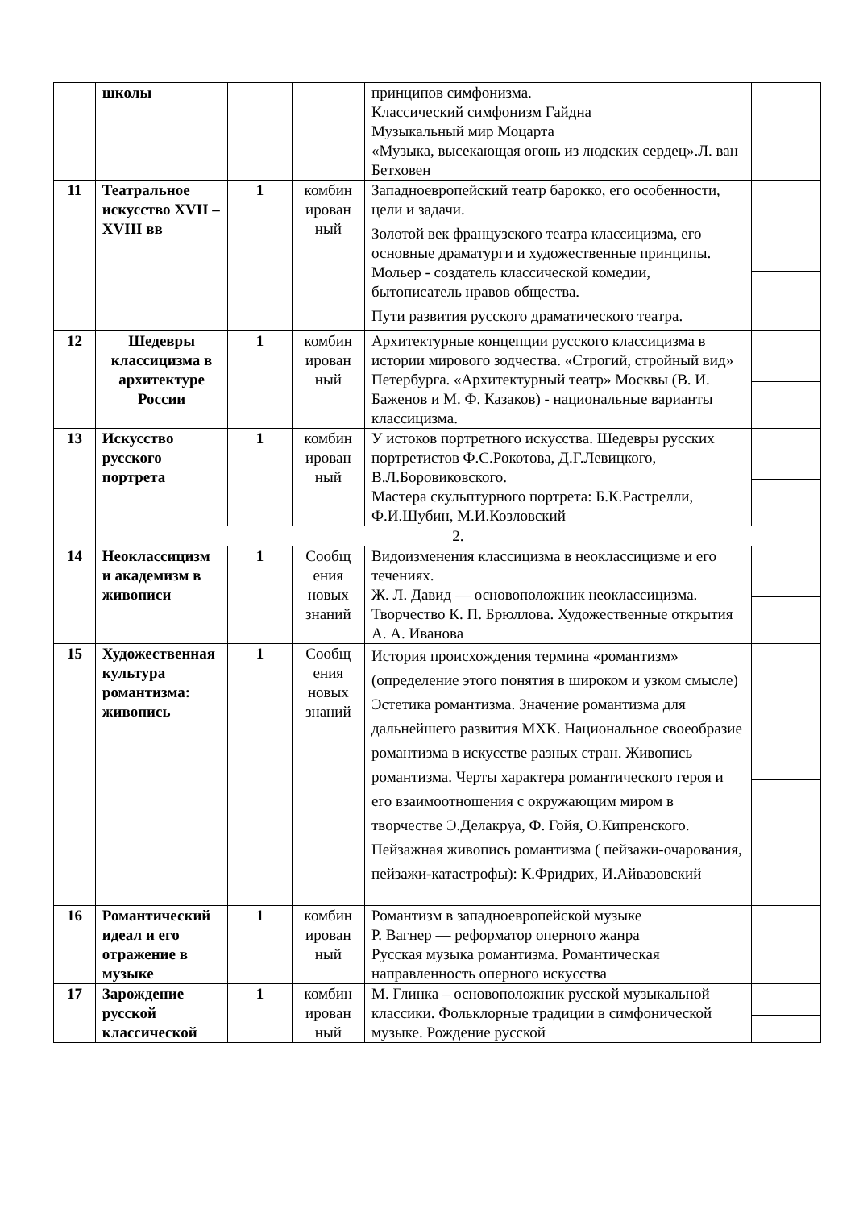| | школы | | | принципов симфонизма. Классический симфонизм Гайдна Музыкальный мир Моцарта «Музыка, высекающая огонь из людских сердец».Л. ван Бетховен | |
| 11 | Театральное искусство XVII – XVIII вв | 1 | комбин ирован ный | Западноевропейский театр барокко, его особенности, цели и задачи. Золотой век французского театра классицизма, его основные драматурги и художественные принципы. Мольер - создатель классической комедии, бытописатель нравов общества. Пути развития русского драматического театра. | |
| 12 | Шедевры классицизма в архитектуре России | 1 | комбин ирован ный | Архитектурные концепции русского классицизма в истории мирового зодчества. «Строгий, стройный вид» Петербурга. «Архитектурный театр» Москвы (В. И. Баженов и М. Ф. Казаков) - национальные варианты классицизма. | |
| 13 | Искусство русского портрета | 1 | комбин ирован ный | У истоков портретного искусства. Шедевры русских портретистов Ф.С.Рокотова, Д.Г.Левицкого, В.Л.Боровиковского. Мастера скульптурного портрета: Б.К.Растрелли, Ф.И.Шубин, М.И.Козловский | |
| | 2. | | | | |
| 14 | Неоклассицизм и академизм в живописи | 1 | Сообщ ения новых знаний | Видоизменения классицизма в неоклассицизме и его течениях. Ж. Л. Давид — основоположник неоклассицизма. Творчество К. П. Брюллова. Художественные открытия А. А. Иванова | |
| 15 | Художественная культура романтизма: живопись | 1 | Сообщ ения новых знаний | История происхождения термина «романтизм» (определение этого понятия в широком и узком смысле) Эстетика романтизма. Значение романтизма для дальнейшего развития МХК. Национальное своеобразие романтизма в искусстве разных стран. Живопись романтизма. Черты характера романтического героя и его взаимоотношения с окружающим миром в творчестве Э.Делакруа, Ф. Гойя, О.Кипренского. Пейзажная живопись романтизма ( пейзажи-очарования, пейзажи-катастрофы): К.Фридрих, И.Айвазовский | |
| 16 | Романтический идеал и его отражение в музыке | 1 | комбин ирован ный | Романтизм в западноевропейской музыке Р. Вагнер — реформатор оперного жанра Русская музыка романтизма. Романтическая направленность оперного искусства | |
| 17 | Зарождение русской классической | 1 | комбин ирован ный | М. Глинка – основоположник русской музыкальной классики. Фольклорные традиции в симфонической музыке. Рождение русской | |